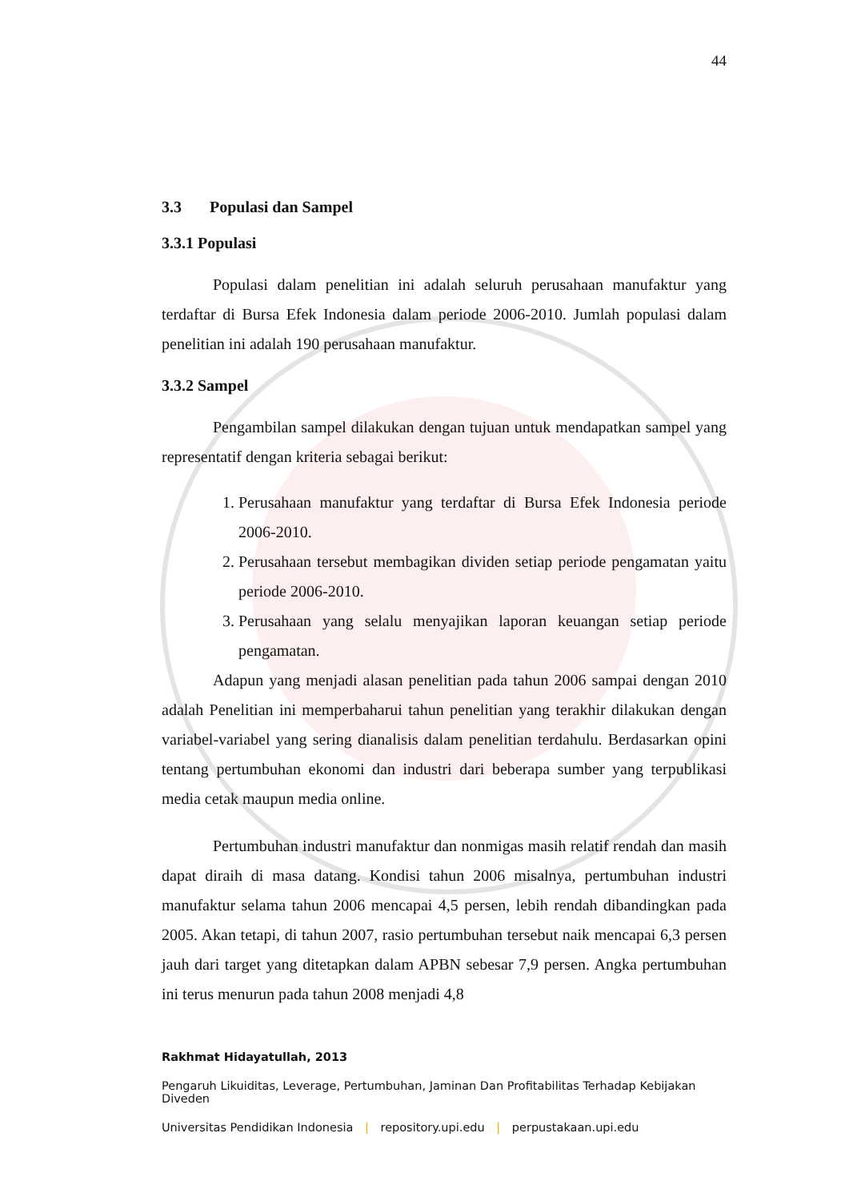44
3.3 Populasi dan Sampel
3.3.1 Populasi
Populasi dalam penelitian ini adalah seluruh perusahaan manufaktur yang terdaftar di Bursa Efek Indonesia dalam periode 2006-2010. Jumlah populasi dalam penelitian ini adalah 190 perusahaan manufaktur.
3.3.2 Sampel
Pengambilan sampel dilakukan dengan tujuan untuk mendapatkan sampel yang representatif dengan kriteria sebagai berikut:
1. Perusahaan manufaktur yang terdaftar di Bursa Efek Indonesia periode 2006-2010.
2. Perusahaan tersebut membagikan dividen setiap periode pengamatan yaitu periode 2006-2010.
3. Perusahaan yang selalu menyajikan laporan keuangan setiap periode pengamatan.
Adapun yang menjadi alasan penelitian pada tahun 2006 sampai dengan 2010 adalah Penelitian ini memperbaharui tahun penelitian yang terakhir dilakukan dengan variabel-variabel yang sering dianalisis dalam penelitian terdahulu. Berdasarkan opini tentang pertumbuhan ekonomi dan industri dari beberapa sumber yang terpublikasi media cetak maupun media online.
Pertumbuhan industri manufaktur dan nonmigas masih relatif rendah dan masih dapat diraih di masa datang. Kondisi tahun 2006 misalnya, pertumbuhan industri manufaktur selama tahun 2006 mencapai 4,5 persen, lebih rendah dibandingkan pada 2005. Akan tetapi, di tahun 2007, rasio pertumbuhan tersebut naik mencapai 6,3 persen jauh dari target yang ditetapkan dalam APBN sebesar 7,9 persen. Angka pertumbuhan ini terus menurun pada tahun 2008 menjadi 4,8
Rakhmat Hidayatullah, 2013
Pengaruh Likuiditas, Leverage, Pertumbuhan, Jaminan Dan Profitabilitas Terhadap Kebijakan Diveden
Universitas Pendidikan Indonesia | repository.upi.edu | perpustakaan.upi.edu